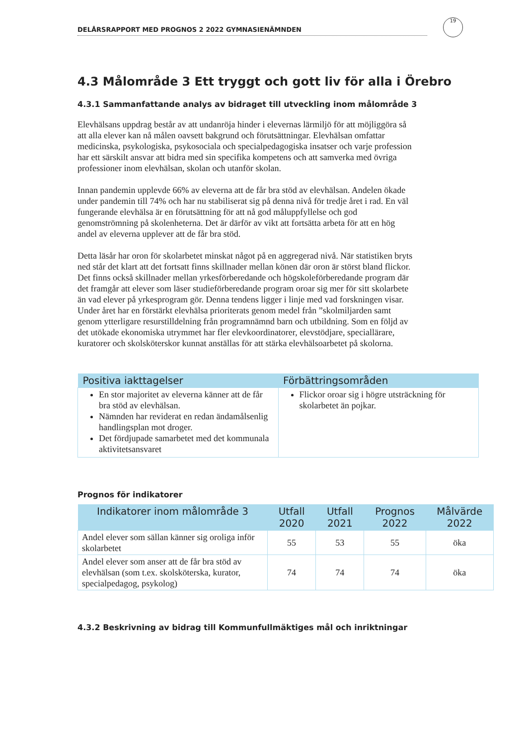DELÅRSRAPPORT MED PROGNOS 2 2022 GYMNASIENÄMNDEN
19
4.3 Målområde 3 Ett tryggt och gott liv för alla i Örebro
4.3.1 Sammanfattande analys av bidraget till utveckling inom målområde 3
Elevhälsans uppdrag består av att undanröja hinder i elevernas lärmiljö för att möjliggöra så att alla elever kan nå målen oavsett bakgrund och förutsättningar. Elevhälsan omfattar medicinska, psykologiska, psykosociala och specialpedagogiska insatser och varje profession har ett särskilt ansvar att bidra med sin specifika kompetens och att samverka med övriga professioner inom elevhälsan, skolan och utanför skolan.
Innan pandemin upplevde 66% av eleverna att de får bra stöd av elevhälsan. Andelen ökade under pandemin till 74% och har nu stabiliserat sig på denna nivå för tredje året i rad. En väl fungerande elevhälsa är en förutsättning för att nå god måluppfyllelse och god genomströmning på skolenheterna. Det är därför av vikt att fortsätta arbeta för att en hög andel av eleverna upplever att de får bra stöd.
Detta läsår har oron för skolarbetet minskat något på en aggregerad nivå. När statistiken bryts ned står det klart att det fortsatt finns skillnader mellan könen där oron är störst bland flickor. Det finns också skillnader mellan yrkesförberedande och högskoleförberedande program där det framgår att elever som läser studieförberedande program oroar sig mer för sitt skolarbete än vad elever på yrkesprogram gör. Denna tendens ligger i linje med vad forskningen visar. Under året har en förstärkt elevhälsa prioriterats genom medel från ”skolmiljarden samt genom ytterligare resurstilldelning från programnämnd barn och utbildning. Som en följd av det utökade ekonomiska utrymmet har fler elevkoordinatorer, elevstödjare, speciallärare, kuratorer och skolsköterskor kunnat anställas för att stärka elevhälsoarbetet på skolorna.
| Positiva iakttagelser | Förbättringsområden |
| --- | --- |
| En stor majoritet av eleverna känner att de får bra stöd av elevhälsan. Nämnden har reviderat en redan ändamålsenlig handlingsplan mot droger. Det fördjupade samarbetet med det kommunala aktivitetsansvaret | Flickor oroar sig i högre utsträckning för skolarbetet än pojkar. |
Prognos för indikatorer
| Indikatorer inom målområde 3 | Utfall 2020 | Utfall 2021 | Prognos 2022 | Målvärde 2022 |
| --- | --- | --- | --- | --- |
| Andel elever som sällan känner sig oroliga inför skolarbetet | 55 | 53 | 55 | öka |
| Andel elever som anser att de får bra stöd av elevhälsan (som t.ex. skolsköterska, kurator, specialpedagog, psykolog) | 74 | 74 | 74 | öka |
4.3.2 Beskrivning av bidrag till Kommunfullmäktiges mål och inriktningar